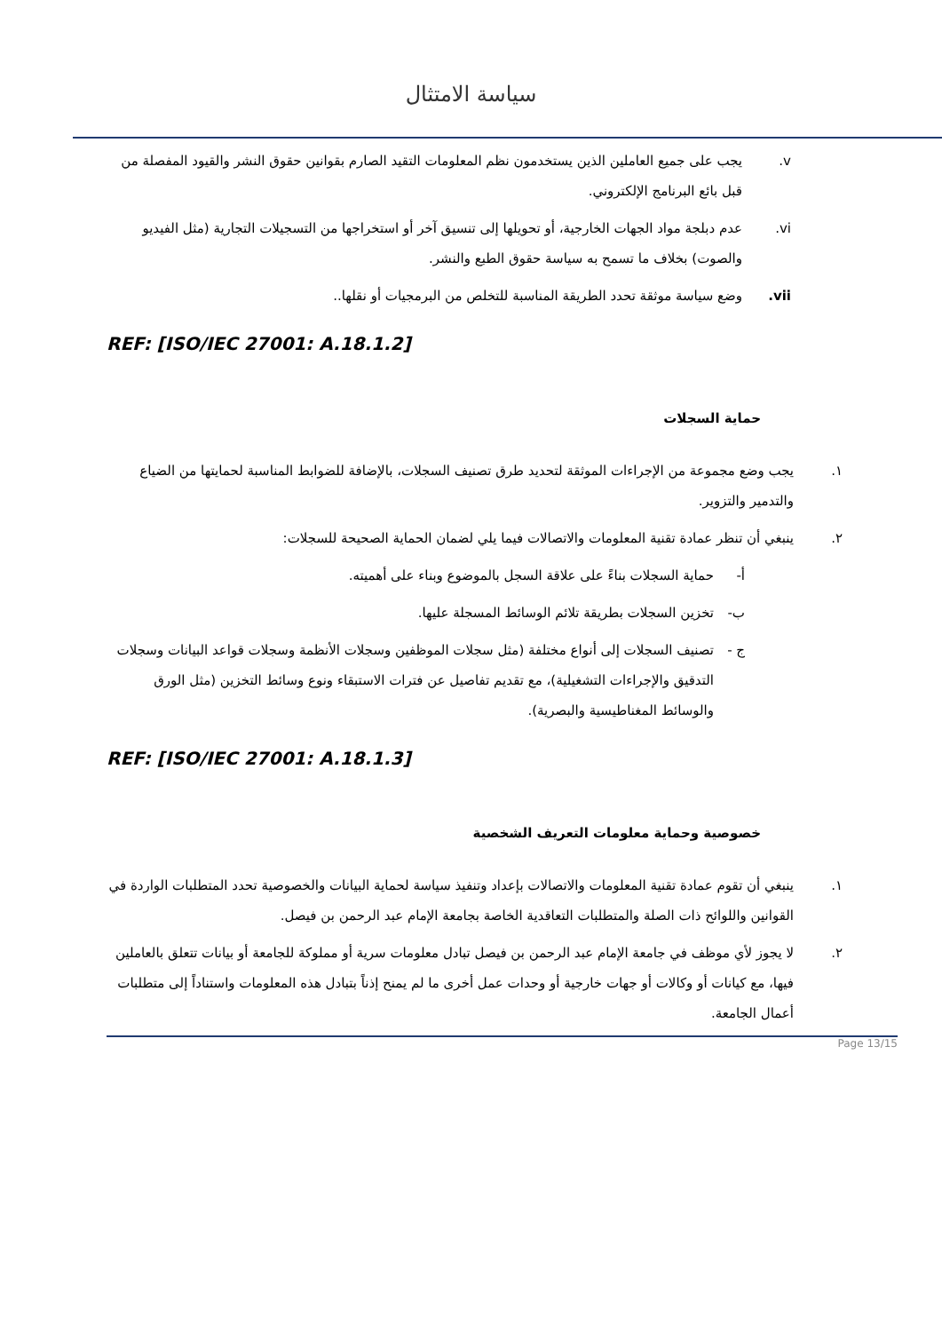سياسة الامتثال
v. يجب على جميع العاملين الذين يستخدمون نظم المعلومات التقيد الصارم بقوانين حقوق النشر والقيود المفصلة من قبل بائع البرنامج الإلكتروني.
vi. عدم دبلجة مواد الجهات الخارجية، أو تحويلها إلى تنسيق آخر أو استخراجها من التسجيلات التجارية (مثل الفيديو والصوت) بخلاف ما تسمح به سياسة حقوق الطبع والنشر.
vii. وضع سياسة موثقة تحدد الطريقة المناسبة للتخلص من البرمجيات أو نقلها..
REF: [ISO/IEC 27001: A.18.1.2]
حماية السجلات
١. يجب وضع مجموعة من الإجراءات الموثقة لتحديد طرق تصنيف السجلات، بالإضافة للضوابط المناسبة لحمايتها من الضياع والتدمير والتزوير.
٢. ينبغي أن تنظر عمادة تقنية المعلومات والاتصالات فيما يلي لضمان الحماية الصحيحة للسجلات:
أ- حماية السجلات بناءً على علاقة السجل بالموضوع وبناء على أهميته.
ب- تخزين السجلات بطريقة تلائم الوسائط المسجلة عليها.
ج - تصنيف السجلات إلى أنواع مختلفة (مثل سجلات الموظفين وسجلات الأنظمة وسجلات قواعد البيانات وسجلات التدقيق والإجراءات التشغيلية)، مع تقديم تفاصيل عن فترات الاستبقاء ونوع وسائط التخزين (مثل الورق والوسائط المغناطيسية والبصرية).
REF: [ISO/IEC 27001: A.18.1.3]
خصوصية وحماية معلومات التعريف الشخصية
١. ينبغي أن تقوم عمادة تقنية المعلومات والاتصالات بإعداد وتنفيذ سياسة لحماية البيانات والخصوصية تحدد المتطلبات الواردة في القوانين واللوائح ذات الصلة والمتطلبات التعاقدية الخاصة بجامعة الإمام عبد الرحمن بن فيصل.
٢. لا يجوز لأي موظف في جامعة الإمام عبد الرحمن بن فيصل تبادل معلومات سرية أو مملوكة للجامعة أو بيانات تتعلق بالعاملين فيها، مع كيانات أو وكالات أو جهات خارجية أو وحدات عمل أخرى ما لم يمنح إذناً بتبادل هذه المعلومات واستناداً إلى متطلبات أعمال الجامعة.
Page 13/15